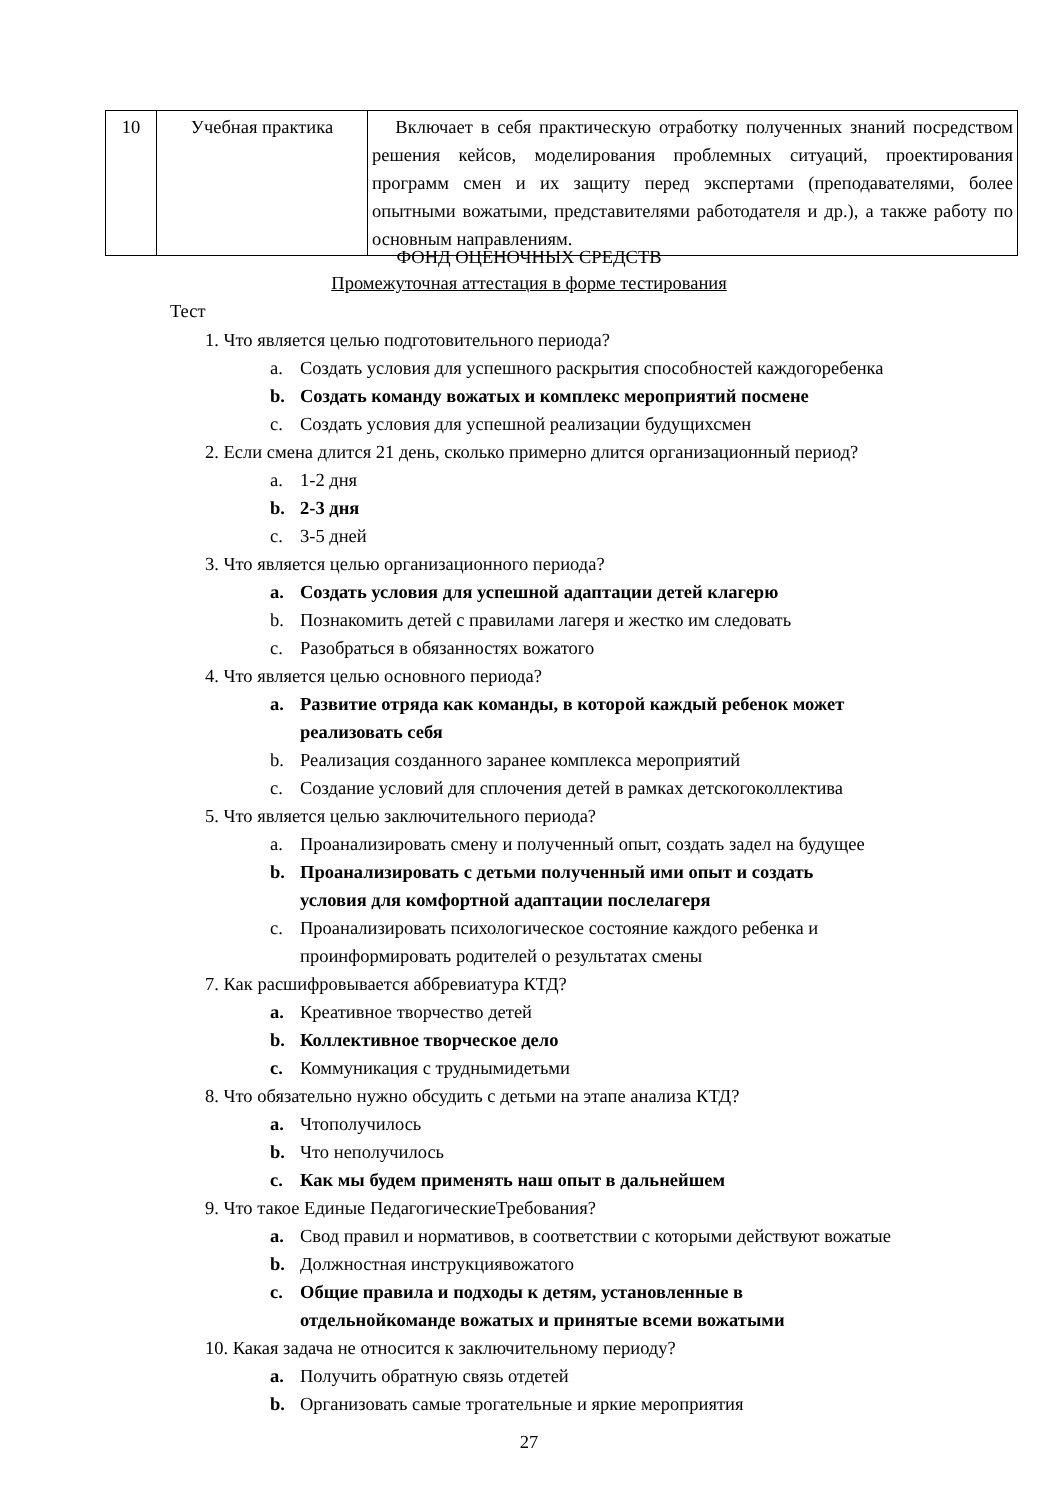| 10 | Учебная практика | Включает в себя практическую отработку полученных знаний посредством решения кейсов, моделирования проблемных ситуаций, проектирования программ смен и их защиту перед экспертами (преподавателями, более опытными вожатыми, представителями работодателя и др.), а также работу по основным направлениям. |
ФОНД ОЦЕНОЧНЫХ СРЕДСТВ
Промежуточная аттестация в форме тестирования
Тест
1. Что является целью подготовительного периода?
a. Создать условия для успешного раскрытия способностей каждогоребенка
b. Создать команду вожатых и комплекс мероприятий посмене
c. Создать условия для успешной реализации будущихсмен
2. Если смена длится 21 день, сколько примерно длится организационный период?
a. 1-2 дня
b. 2-3 дня
c. 3-5 дней
3. Что является целью организационного периода?
a. Создать условия для успешной адаптации детей клагерю
b. Познакомить детей с правилами лагеря и жестко им следовать
c. Разобраться в обязанностях вожатого
4. Что является целью основного периода?
a. Развитие отряда как команды, в которой каждый ребенок может
реализовать себя
b. Реализация созданного заранее комплекса мероприятий
c. Создание условий для сплочения детей в рамках детскогоколлектива
5. Что является целью заключительного периода?
a. Проанализировать смену и полученный опыт, создать задел на будущее
b. Проанализировать с детьми полученный ими опыт и создать
условия для комфортной адаптации послелагеря
c. Проанализировать психологическое состояние каждого ребенка и
проинформировать родителей о результатах смены
7. Как расшифровывается аббревиатура КТД?
a. Креативное творчество детей
b. Коллективное творческое дело
c. Коммуникация с труднымидетьми
8. Что обязательно нужно обсудить с детьми на этапе анализа КТД?
a. Чтополучилось
b. Что неполучилось
c. Как мы будем применять наш опыт в дальнейшем
9. Что такое Единые ПедагогическиеТребования?
a. Свод правил и нормативов, в соответствии с которыми действуют вожатые
b. Должностная инструкциявожатого
c. Общие правила и подходы к детям, установленные в
отдельнойкоманде вожатых и принятые всеми вожатыми
10. Какая задача не относится к заключительному периоду?
a. Получить обратную связь отдетей
b. Организовать самые трогательные и яркие мероприятия
27